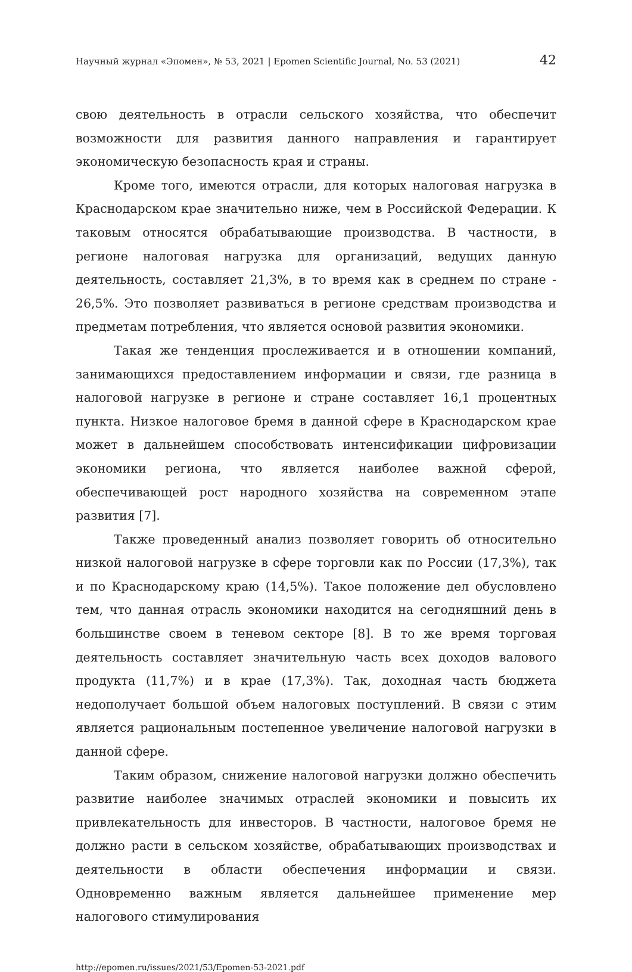Научный журнал «Эпомен», № 53, 2021 | Epomen Scientific Journal, No. 53 (2021) 42
свою деятельность в отрасли сельского хозяйства, что обеспечит возможности для развития данного направления и гарантирует экономическую безопасность края и страны.
Кроме того, имеются отрасли, для которых налоговая нагрузка в Краснодарском крае значительно ниже, чем в Российской Федерации. К таковым относятся обрабатывающие производства. В частности, в регионе налоговая нагрузка для организаций, ведущих данную деятельность, составляет 21,3%, в то время как в среднем по стране - 26,5%. Это позволяет развиваться в регионе средствам производства и предметам потребления, что является основой развития экономики.
Такая же тенденция прослеживается и в отношении компаний, занимающихся предоставлением информации и связи, где разница в налоговой нагрузке в регионе и стране составляет 16,1 процентных пункта. Низкое налоговое бремя в данной сфере в Краснодарском крае может в дальнейшем способствовать интенсификации цифровизации экономики региона, что является наиболее важной сферой, обеспечивающей рост народного хозяйства на современном этапе развития [7].
Также проведенный анализ позволяет говорить об относительно низкой налоговой нагрузке в сфере торговли как по России (17,3%), так и по Краснодарскому краю (14,5%). Такое положение дел обусловлено тем, что данная отрасль экономики находится на сегодняшний день в большинстве своем в теневом секторе [8]. В то же время торговая деятельность составляет значительную часть всех доходов валового продукта (11,7%) и в крае (17,3%). Так, доходная часть бюджета недополучает большой объем налоговых поступлений. В связи с этим является рациональным постепенное увеличение налоговой нагрузки в данной сфере.
Таким образом, снижение налоговой нагрузки должно обеспечить развитие наиболее значимых отраслей экономики и повысить их привлекательность для инвесторов. В частности, налоговое бремя не должно расти в сельском хозяйстве, обрабатывающих производствах и деятельности в области обеспечения информации и связи. Одновременно важным является дальнейшее применение мер налогового стимулирования
http://epomen.ru/issues/2021/53/Epomen-53-2021.pdf